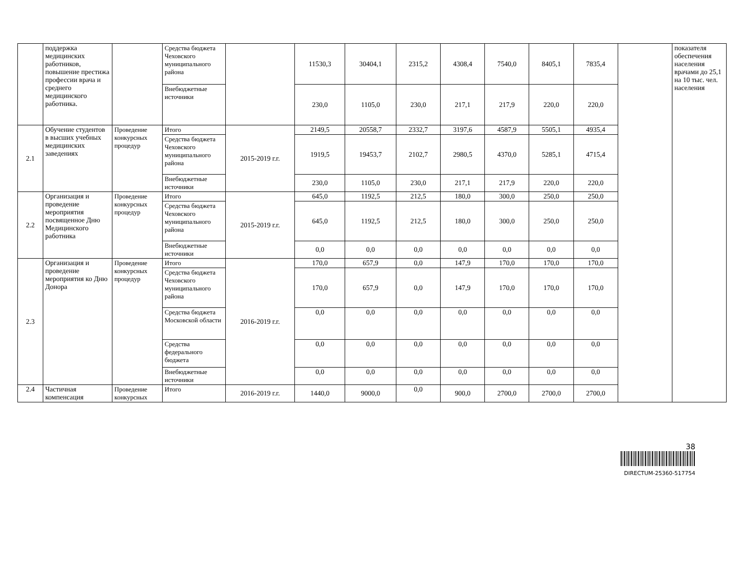| | поддержка медицинских работников, повышение престижа профессии врача и среднего медицинского работника. | | Средства бюджета Чеховского муниципального района | | 11530,3 | 30404,1 | 2315,2 | 4308,4 | 7540,0 | 8405,1 | 7835,4 | | показателя обеспечения населения врачами до 25,1 на 10 тыс. чел. населения |
| | | | Внебюджетные источники | | 230,0 | 1105,0 | 230,0 | 217,1 | 217,9 | 220,0 | 220,0 | | |
| 2.1 | Обучение студентов в высших учебных медицинских заведениях | Проведение конкурсных процедур | Итого | 2015-2019 г.г. | 2149,5 | 20558,7 | 2332,7 | 3197,6 | 4587,9 | 5505,1 | 4935,4 | | |
| | | | Средства бюджета Чеховского муниципального района | | 1919,5 | 19453,7 | 2102,7 | 2980,5 | 4370,0 | 5285,1 | 4715,4 | | |
| | | | Внебюджетные источники | | 230,0 | 1105,0 | 230,0 | 217,1 | 217,9 | 220,0 | 220,0 | | |
| 2.2 | Организация и проведение мероприятия посвященное Дню Медицинского работника | Проведение конкурсных процедур | Итого | 2015-2019 г.г. | 645,0 | 1192,5 | 212,5 | 180,0 | 300,0 | 250,0 | 250,0 | | |
| | | | Средства бюджета Чеховского муниципального района | | 645,0 | 1192,5 | 212,5 | 180,0 | 300,0 | 250,0 | 250,0 | | |
| | | | Внебюджетные источники | | 0,0 | 0,0 | 0,0 | 0,0 | 0,0 | 0,0 | 0,0 | | |
| 2.3 | Организация и проведение мероприятия ко Дню Донора | Проведение конкурсных процедур | Итого | 2016-2019 г.г. | 170,0 | 657,9 | 0,0 | 147,9 | 170,0 | 170,0 | 170,0 | | |
| | | | Средства бюджета Чеховского муниципального района | | 170,0 | 657,9 | 0,0 | 147,9 | 170,0 | 170,0 | 170,0 | | |
| | | | Средства бюджета Московской области | | 0,0 | 0,0 | 0,0 | 0,0 | 0,0 | 0,0 | 0,0 | | |
| | | | Средства федерального бюджета | | 0,0 | 0,0 | 0,0 | 0,0 | 0,0 | 0,0 | 0,0 | | |
| | | | Внебюджетные источники | | 0,0 | 0,0 | 0,0 | 0,0 | 0,0 | 0,0 | 0,0 | | |
| 2.4 | Частичная компенсация | Проведение конкурсных | Итого | 2016-2019 г.г. | 1440,0 | 9000,0 | 0,0 | 900,0 | 2700,0 | 2700,0 | 2700,0 | | |
38
DIRECTUM-25360-517754